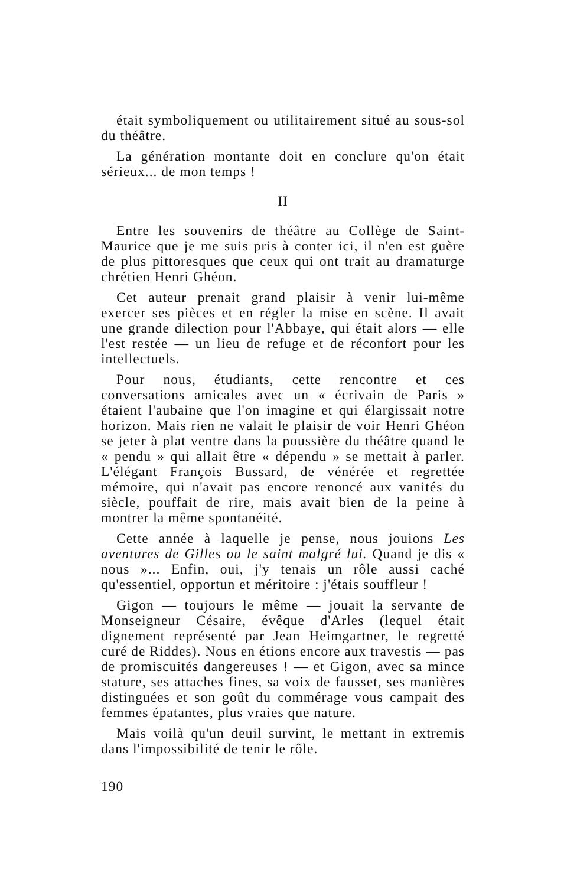était symboliquement ou utilitairement situé au sous-sol du théâtre.
La génération montante doit en conclure qu'on était sérieux... de mon temps !
II
Entre les souvenirs de théâtre au Collège de Saint-Maurice que je me suis pris à conter ici, il n'en est guère de plus pittoresques que ceux qui ont trait au dramaturge chrétien Henri Ghéon.
Cet auteur prenait grand plaisir à venir lui-même exercer ses pièces et en régler la mise en scène. Il avait une grande dilection pour l'Abbaye, qui était alors — elle l'est restée — un lieu de refuge et de réconfort pour les intellectuels.
Pour nous, étudiants, cette rencontre et ces conversations amicales avec un « écrivain de Paris » étaient l'aubaine que l'on imagine et qui élargissait notre horizon. Mais rien ne valait le plaisir de voir Henri Ghéon se jeter à plat ventre dans la poussière du théâtre quand le « pendu » qui allait être « dépendu » se mettait à parler. L'élégant François Bussard, de vénérée et regrettée mémoire, qui n'avait pas encore renoncé aux vanités du siècle, pouffait de rire, mais avait bien de la peine à montrer la même spontanéité.
Cette année à laquelle je pense, nous jouions Les aventures de Gilles ou le saint malgré lui. Quand je dis « nous »... Enfin, oui, j'y tenais un rôle aussi caché qu'essentiel, opportun et méritoire : j'étais souffleur !
Gigon — toujours le même — jouait la servante de Monseigneur Césaire, évêque d'Arles (lequel était dignement représenté par Jean Heimgartner, le regretté curé de Riddes). Nous en étions encore aux travestis — pas de promiscuités dangereuses ! — et Gigon, avec sa mince stature, ses attaches fines, sa voix de fausset, ses manières distinguées et son goût du commérage vous campait des femmes épatantes, plus vraies que nature.
Mais voilà qu'un deuil survint, le mettant in extremis dans l'impossibilité de tenir le rôle.
190